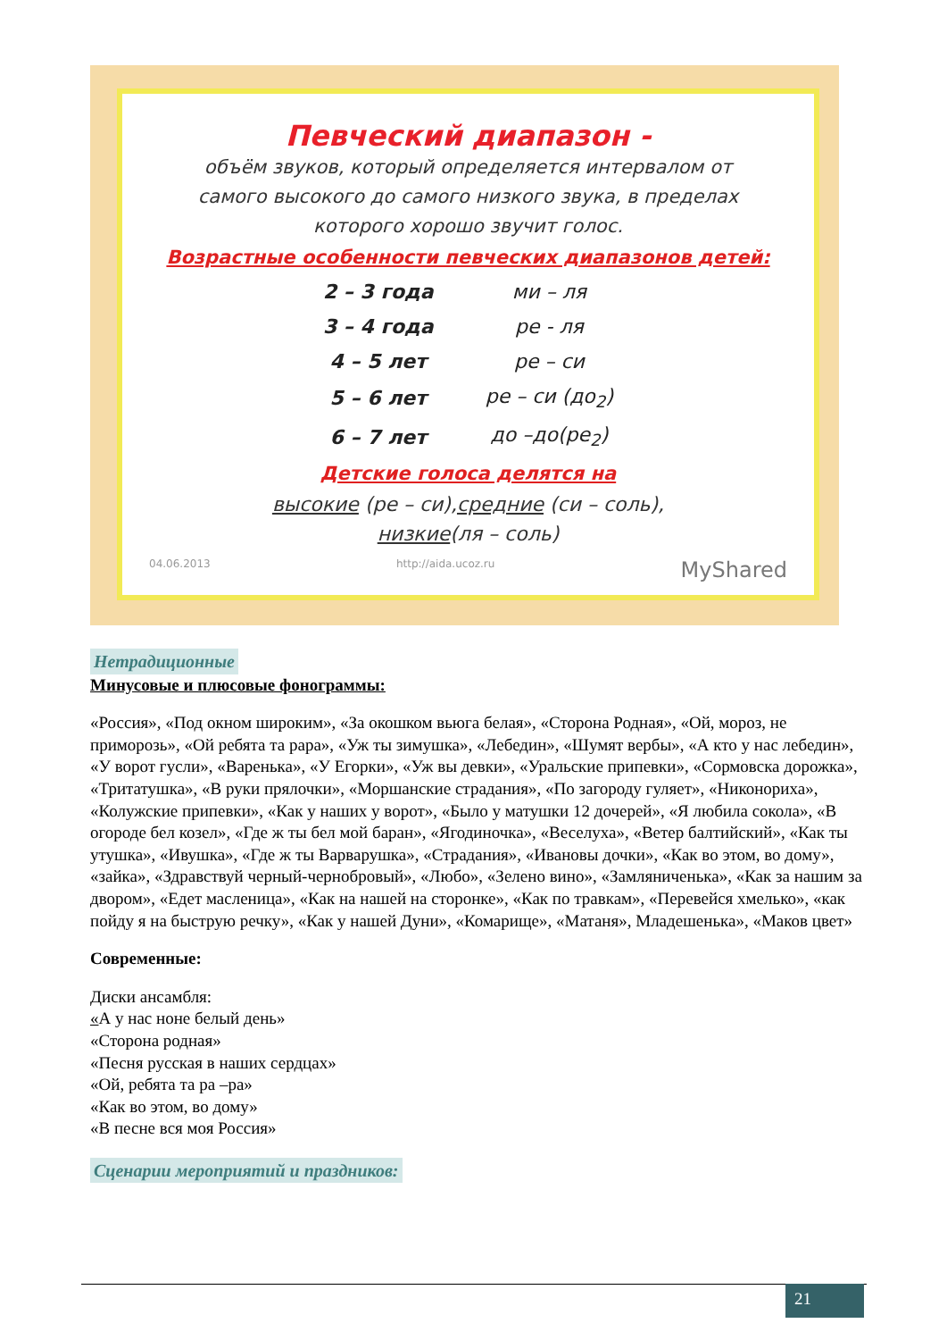Певческий диапазон -
объём звуков, который определяется интервалом от
самого высокого до самого низкого звука, в пределах
которого хорошо звучит голос.
Возрастные особенности певческих диапазонов детей:
| 2 – 3 года | ми – ля |
| 3 – 4 года | ре - ля |
| 4 – 5 лет | ре – си |
| 5 – 6 лет | ре – си (до<sub>2</sub>) |
| 6 – 7 лет | до –до(ре<sub>2</sub>) |
Детские голоса делятся на
высокие (ре – си),средние (си – соль),
низкие(ля – соль)
04.06.2013 http://aida.ucoz.ru MyShared
Нетрадиционные
Минусовые и плюсовые фонограммы:
«Россия», «Под окном широким», «За окошком вьюга белая», «Сторона Родная», «Ой, мороз, не приморозь», «Ой ребята та рара», «Уж ты зимушка», «Лебедин», «Шумят вербы», «А кто у нас лебедин», «У ворот гусли», «Варенька», «У Егорки», «Уж вы девки», «Уральские припевки», «Сормовска дорожка», «Тритатушка», «В руки прялочки», «Моршанские страдания», «По загороду гуляет», «Никонориха», «Колужские припевки», «Как у наших у ворот», «Было у матушки 12 дочерей», «Я любила сокола», «В огороде бел козел», «Где ж ты бел мой баран», «Ягодиночка», «Веселуха», «Ветер балтийский», «Как ты утушка», «Ивушка», «Где ж ты Варварушка», «Страдания», «Ивановы дочки», «Как во этом, во дому», «зайка», «Здравствуй черный-чернобровый», «Любо», «Зелено вино», «Замляниченька», «Как за нашим за двором», «Едет масленица», «Как на нашей на сторонке», «Как по травкам», «Перевейся хмелько», «как пойду я на быструю речку», «Как у нашей Дуни», «Комарище», «Матаня», Младешенька», «Маков цвет»
Современные:
Диски ансамбля:
«А у нас ноне белый день»
«Сторона родная»
«Песня русская в наших сердцах»
«Ой, ребята та ра –ра»
«Как во этом, во дому»
«В песне вся моя Россия»
Сценарии мероприятий и праздников:
21